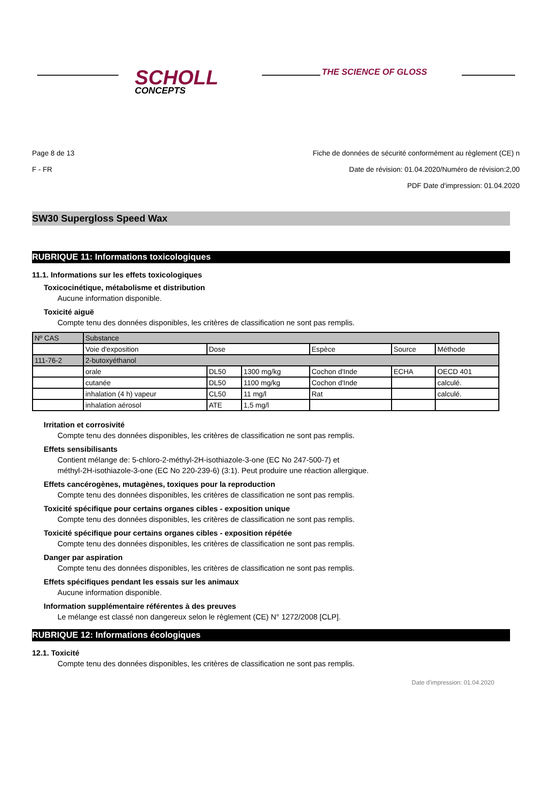SCHOLL
CONCEPTS
THE SCIENCE OF GLOSS
Page 8 de 13
F - FR
Fiche de données de sécurité conformément au règlement (CE) n
Date de révision: 01.04.2020/Numéro de révision:2,00
PDF Date d'impression: 01.04.2020
SW30 Supergloss Speed Wax
RUBRIQUE 11: Informations toxicologiques
11.1. Informations sur les effets toxicologiques
Toxicocinétique, métabolisme et distribution
Aucune information disponible.
Toxicité aiguë
Compte tenu des données disponibles, les critères de classification ne sont pas remplis.
| Nº CAS | Substance | | | | | |
| | Voie d'exposition | Dose | | Espèce | Source | Méthode |
| 111-76-2 | 2-butoxyéthanol | | | | | |
| | orale | DL50 | 1300 mg/kg | Cochon d'Inde | ECHA | OECD 401 |
| | cutanée | DL50 | 1100 mg/kg | Cochon d'Inde | | calculé. |
| | inhalation (4 h) vapeur | CL50 | 11 mg/l | Rat | | calculé. |
| | inhalation aérosol | ATE | 1,5 mg/l | | | |
Irritation et corrosivité
Compte tenu des données disponibles, les critères de classification ne sont pas remplis.
Effets sensibilisants
Contient mélange de: 5-chloro-2-méthyl-2H-isothiazole-3-one (EC No 247-500-7) et
méthyl-2H-isothiazole-3-one (EC No 220-239-6) (3:1). Peut produire une réaction allergique.
Effets cancérogènes, mutagènes, toxiques pour la reproduction
Compte tenu des données disponibles, les critères de classification ne sont pas remplis.
Toxicité spécifique pour certains organes cibles - exposition unique
Compte tenu des données disponibles, les critères de classification ne sont pas remplis.
Toxicité spécifique pour certains organes cibles - exposition répétée
Compte tenu des données disponibles, les critères de classification ne sont pas remplis.
Danger par aspiration
Compte tenu des données disponibles, les critères de classification ne sont pas remplis.
Effets spécifiques pendant les essais sur les animaux
Aucune information disponible.
Information supplémentaire référentes à des preuves
Le mélange est classé non dangereux selon le règlement (CE) N° 1272/2008 [CLP].
RUBRIQUE 12: Informations écologiques
12.1. Toxicité
Compte tenu des données disponibles, les critères de classification ne sont pas remplis.
Date d'impression: 01.04.2020